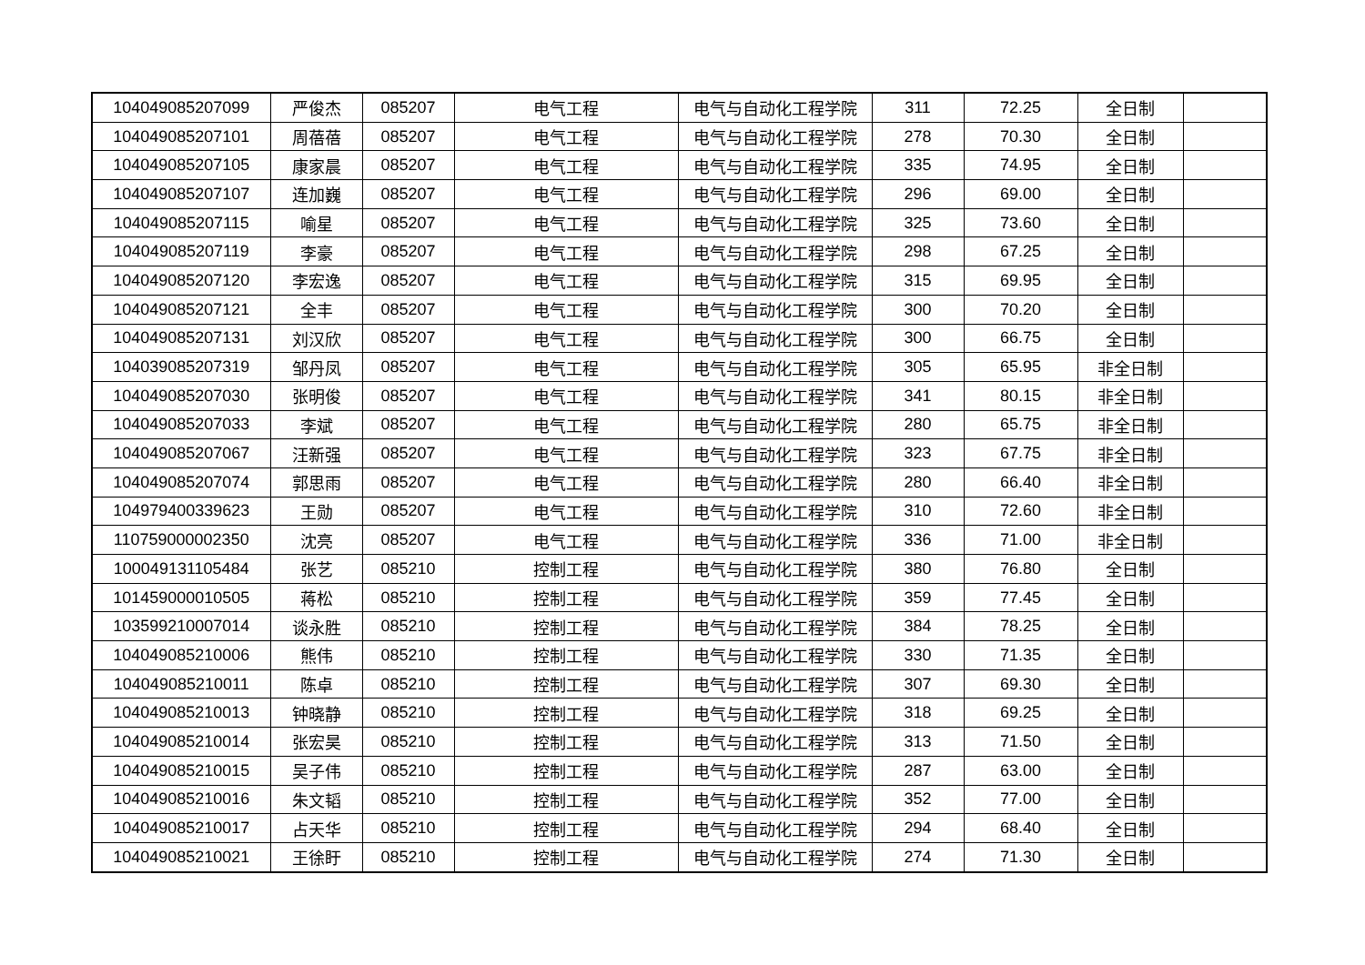| 104049085207099 | 严俊杰 | 085207 | 电气工程 | 电气与自动化工程学院 | 311 | 72.25 | 全日制 | |
| 104049085207101 | 周蓓蓓 | 085207 | 电气工程 | 电气与自动化工程学院 | 278 | 70.30 | 全日制 | |
| 104049085207105 | 康家晨 | 085207 | 电气工程 | 电气与自动化工程学院 | 335 | 74.95 | 全日制 | |
| 104049085207107 | 连加巍 | 085207 | 电气工程 | 电气与自动化工程学院 | 296 | 69.00 | 全日制 | |
| 104049085207115 | 喻星 | 085207 | 电气工程 | 电气与自动化工程学院 | 325 | 73.60 | 全日制 | |
| 104049085207119 | 李豪 | 085207 | 电气工程 | 电气与自动化工程学院 | 298 | 67.25 | 全日制 | |
| 104049085207120 | 李宏逸 | 085207 | 电气工程 | 电气与自动化工程学院 | 315 | 69.95 | 全日制 | |
| 104049085207121 | 全丰 | 085207 | 电气工程 | 电气与自动化工程学院 | 300 | 70.20 | 全日制 | |
| 104049085207131 | 刘汉欣 | 085207 | 电气工程 | 电气与自动化工程学院 | 300 | 66.75 | 全日制 | |
| 104039085207319 | 邹丹凤 | 085207 | 电气工程 | 电气与自动化工程学院 | 305 | 65.95 | 非全日制 | |
| 104049085207030 | 张明俊 | 085207 | 电气工程 | 电气与自动化工程学院 | 341 | 80.15 | 非全日制 | |
| 104049085207033 | 李斌 | 085207 | 电气工程 | 电气与自动化工程学院 | 280 | 65.75 | 非全日制 | |
| 104049085207067 | 汪新强 | 085207 | 电气工程 | 电气与自动化工程学院 | 323 | 67.75 | 非全日制 | |
| 104049085207074 | 郭思雨 | 085207 | 电气工程 | 电气与自动化工程学院 | 280 | 66.40 | 非全日制 | |
| 104979400339623 | 王勋 | 085207 | 电气工程 | 电气与自动化工程学院 | 310 | 72.60 | 非全日制 | |
| 110759000002350 | 沈亮 | 085207 | 电气工程 | 电气与自动化工程学院 | 336 | 71.00 | 非全日制 | |
| 100049131105484 | 张艺 | 085210 | 控制工程 | 电气与自动化工程学院 | 380 | 76.80 | 全日制 | |
| 101459000010505 | 蒋松 | 085210 | 控制工程 | 电气与自动化工程学院 | 359 | 77.45 | 全日制 | |
| 103599210007014 | 谈永胜 | 085210 | 控制工程 | 电气与自动化工程学院 | 384 | 78.25 | 全日制 | |
| 104049085210006 | 熊伟 | 085210 | 控制工程 | 电气与自动化工程学院 | 330 | 71.35 | 全日制 | |
| 104049085210011 | 陈卓 | 085210 | 控制工程 | 电气与自动化工程学院 | 307 | 69.30 | 全日制 | |
| 104049085210013 | 钟晓静 | 085210 | 控制工程 | 电气与自动化工程学院 | 318 | 69.25 | 全日制 | |
| 104049085210014 | 张宏昊 | 085210 | 控制工程 | 电气与自动化工程学院 | 313 | 71.50 | 全日制 | |
| 104049085210015 | 吴子伟 | 085210 | 控制工程 | 电气与自动化工程学院 | 287 | 63.00 | 全日制 | |
| 104049085210016 | 朱文韬 | 085210 | 控制工程 | 电气与自动化工程学院 | 352 | 77.00 | 全日制 | |
| 104049085210017 | 占天华 | 085210 | 控制工程 | 电气与自动化工程学院 | 294 | 68.40 | 全日制 | |
| 104049085210021 | 王徐盱 | 085210 | 控制工程 | 电气与自动化工程学院 | 274 | 71.30 | 全日制 | |